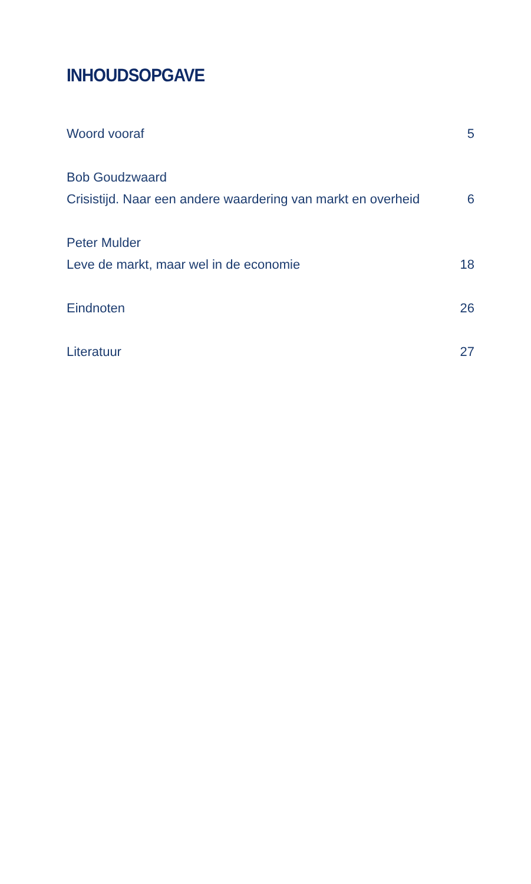INHOUDSOPGAVE
Woord vooraf 5
Bob Goudzwaard
Crisistijd. Naar een andere waardering van markt en overheid 6
Peter Mulder
Leve de markt, maar wel in de economie 18
Eindnoten 26
Literatuur 27